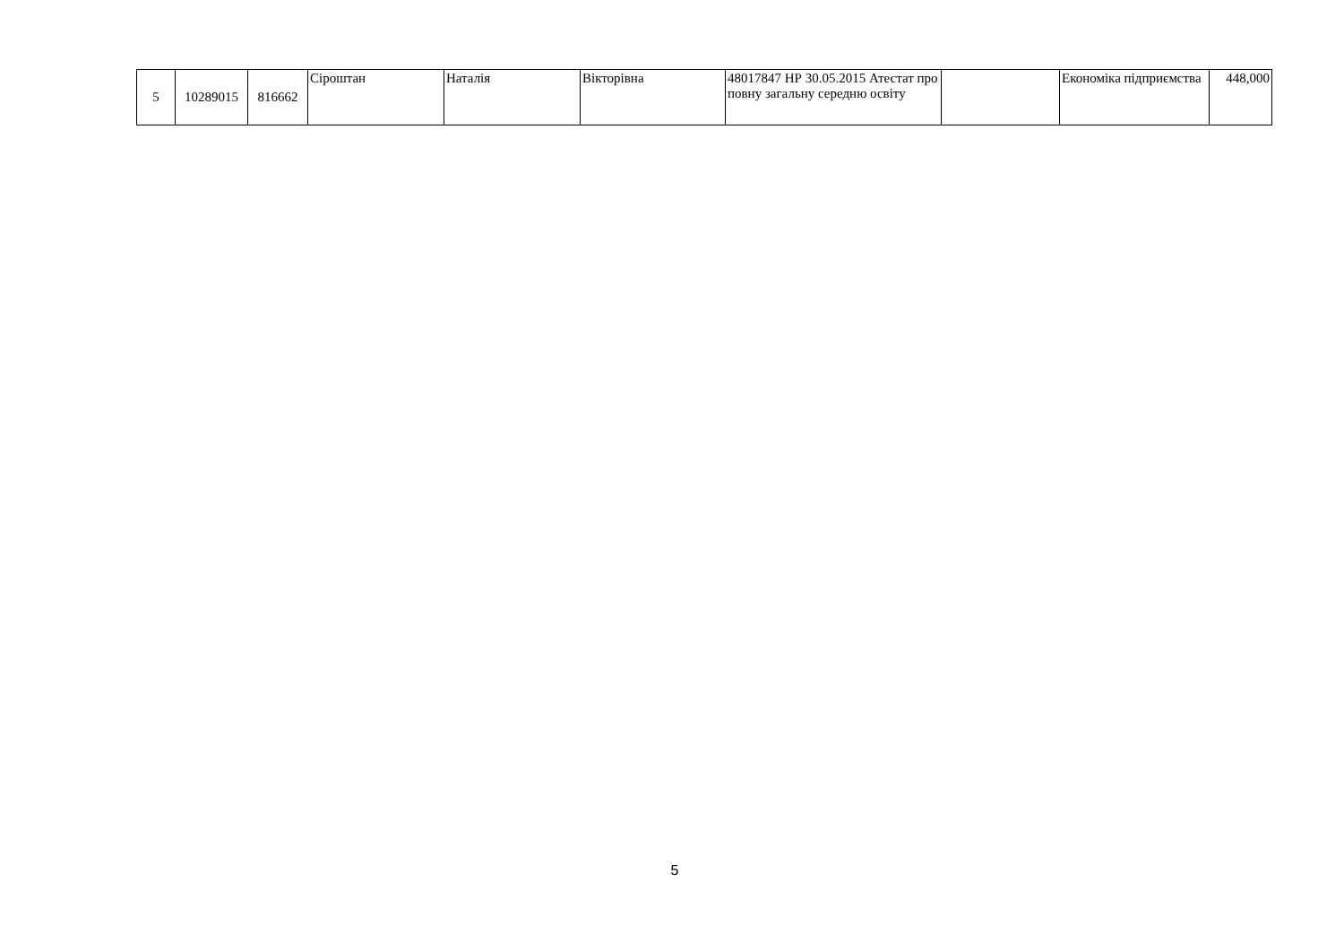| 5 | 10289015 | 816662 | Сіроштан | Наталія | Вікторівна | 48017847 НР 30.05.2015 Атестат про повну загальну середню освіту | | Економіка підприємства | 448,000 |
5